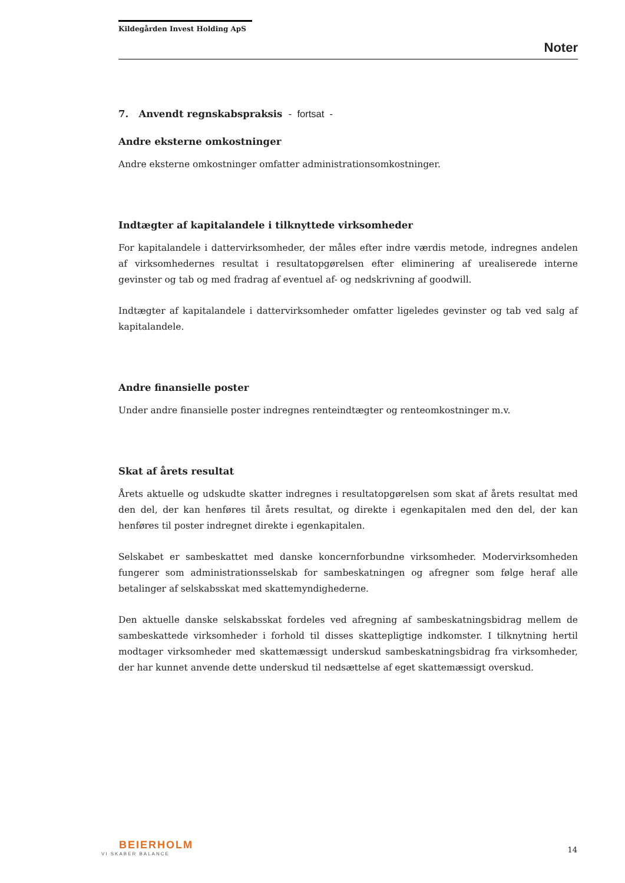Kildegården Invest Holding ApS
Noter
7. Anvendt regnskabspraksis - fortsat -
Andre eksterne omkostninger
Andre eksterne omkostninger omfatter administrationsomkostninger.
Indtægter af kapitalandele i tilknyttede virksomheder
For kapitalandele i dattervirksomheder, der måles efter indre værdis metode, indregnes andelen af virksomhedernes resultat i resultatopgørelsen efter eliminering af urealiserede interne gevinster og tab og med fradrag af eventuel af- og nedskrivning af goodwill.
Indtægter af kapitalandele i dattervirksomheder omfatter ligeledes gevinster og tab ved salg af kapitalandele.
Andre finansielle poster
Under andre finansielle poster indregnes renteindtægter og renteomkostninger m.v.
Skat af årets resultat
Årets aktuelle og udskudte skatter indregnes i resultatopgørelsen som skat af årets resultat med den del, der kan henføres til årets resultat, og direkte i egenkapitalen med den del, der kan henføres til poster indregnet direkte i egenkapitalen.
Selskabet er sambeskattet med danske koncernforbundne virksomheder. Modervirksomheden fungerer som administrationsselskab for sambeskatningen og afregner som følge heraf alle betalinger af selskabsskat med skattemyndighederne.
Den aktuelle danske selskabsskat fordeles ved afregning af sambeskatningsbidrag mellem de sambeskattede virksomheder i forhold til disses skattepligtige indkomster. I tilknytning hertil modtager virksomheder med skattemæssigt underskud sambeskatningsbidrag fra virksomheder, der har kunnet anvende dette underskud til nedsættelse af eget skattemæssigt overskud.
BEIERHOLM
VI SKABER BALANCE
14